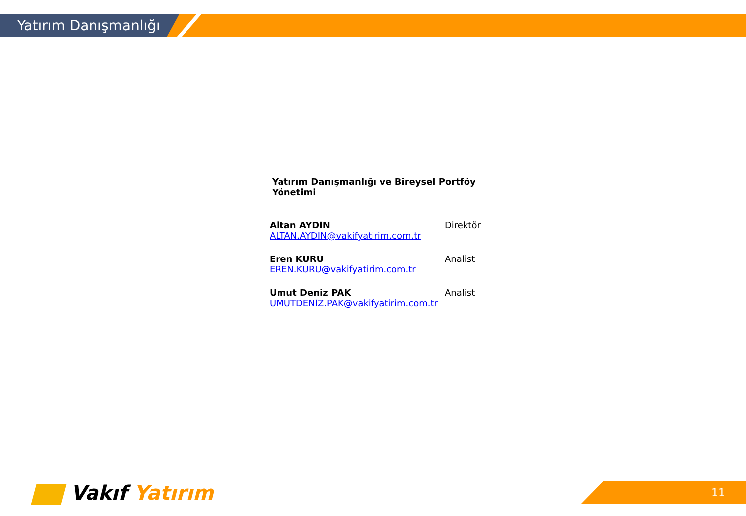Yatırım Danışmanlığı
Yatırım Danışmanlığı ve Bireysel Portföy Yönetimi
Altan AYDIN
ALTAN.AYDIN@vakifyatirim.com.tr
Direktör
Eren KURU
EREN.KURU@vakifyatirim.com.tr
Analist
Umut Deniz PAK
UMUTDENIZ.PAK@vakifyatirim.com.tr
Analist
Vakıf Yatırım 11